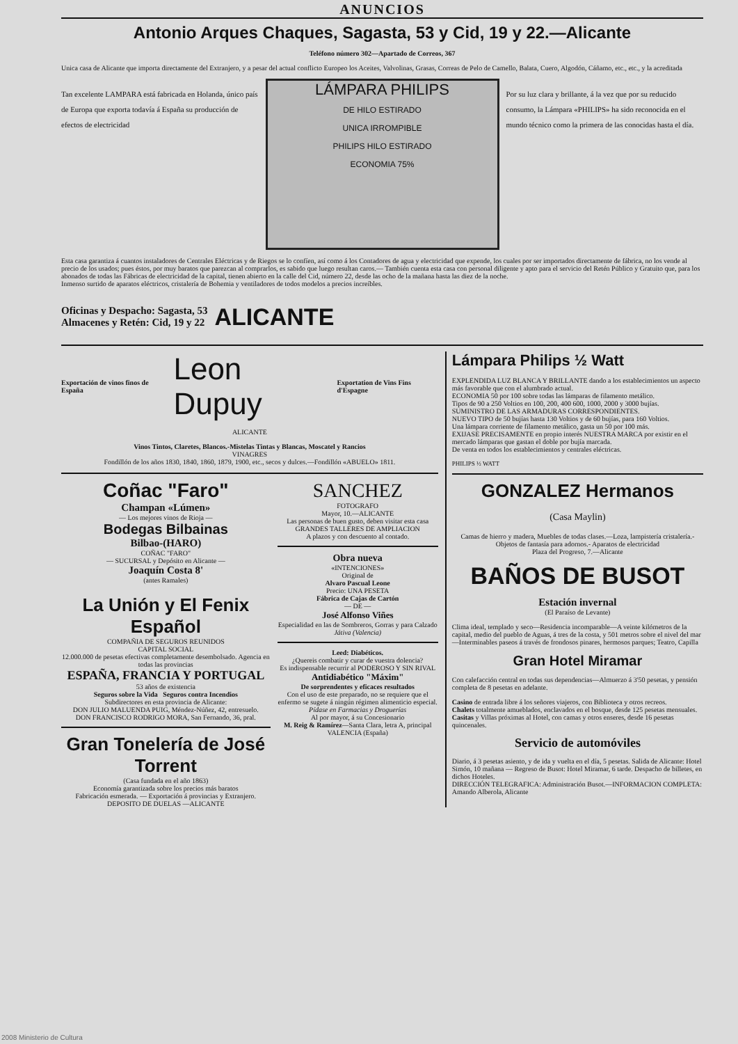ANUNCIOS
Antonio Arques Chaques, Sagasta, 53 y Cid, 19 y 22.—Alicante
Teléfono número 302—Apartado de Correos, 367
Unica casa de Alicante que importa directamente del Extranjero, y a pesar del actual conflicto Europeo los Aceites, Valvolinas, Grasas, Correas de Pelo de Camello, Balata, Cuero, Algodón, Cáñamo, etc., etc., y la acreditada
Tan excelente LAMPARA está fabricada en Holanda, único país de Europa que exporta todavía á España su producción de efectos de electricidad
LÁMPARA PHILIPS
DE HILO ESTIRADO
UNICA IRROMPIBLE
PHILIPS HILO ESTIRADO
ECONOMIA 75%
Por su luz clara y brillante, á la vez que por su reducido consumo, la Lámpara «PHILIPS» ha sido reconocida en el mundo técnico como la primera de las conocidas hasta el día.
Esta casa garantiza á cuantos instaladores de Centrales Eléctricas y de Riegos se lo confíen, así como á los Contadores de agua y electricidad que expende, los cuales por ser importados directamente de fábrica, no los vende al precio de los usados; pues éstos, por muy baratos que parezcan al comprarlos, es sabido que luego resultan caros.— También cuenta esta casa con personal diligente y apto para el servicio del Retén Público y Gratuito que, para los abonados de todas las Fábricas de electricidad de la capital, tienen abierto en la calle del Cid, número 22, desde las ocho de la mañana hasta las diez de la noche.
Inmenso surtido de aparatos eléctricos, cristalería de Bohemia y ventiladores de todos modelos a precios increíbles.
Oficinas y Despacho: Sagasta, 53
Almacenes y Retén: Cid, 19 y 22
ALICANTE
Exportación de vinos finos de España
Leon Dupuy
Exportation de Vins Fins d'Espagne
ALICANTE
Vinos Tintos, Claretes, Blancos.-Mistelas Tintas y Blancas, Moscatel y Rancios
VINAGRES
Fondillón de los años 1830, 1840, 1860, 1879, 1900, etc., secos y dulces.—Fondillón «ABUELO» 1811.
Coñac "Faro"
Champan «Lúmen»
— Los mejores vinos de Rioja —
Bodegas Bilbainas
Bilbao-(HARO)
COÑAC "FARO"
— SUCURSAL y Depósito en Alicante —
Joaquín Costa 8'
(antes Ramales)
SANCHEZ
FOTOGRAFO
Mayor, 10.—ALICANTE
Las personas de buen gusto, deben visitar esta casa
GRANDES TALLERES DE AMPLIACION
A plazos y con descuento al contado.
Obra nueva
«INTENCIONES»
Original de
Alvaro Pascual Leone
Precio: UNA PESETA
La Unión y El Fenix Español
COMPAÑIA DE SEGUROS REUNIDOS
CAPITAL SOCIAL
12.000.000 de pesetas efectivas completamente desembolsado. Agencia en todas las provincias
ESPAÑA, FRANCIA Y PORTUGAL
53 años de existencia
Seguros sobre la Vida Seguros contra Incendios
Subdirectores en esta provincia de Alicante:
DON JULIO MALUENDA PUIG, Méndez-Núñez, 42, entresuelo.
DON FRANCISCO RODRIGO MORA, San Fernando, 36, pral.
Gran Tonelería de José Torrent
(Casa fundada en el año 1863)
Economía garantizada sobre los precios más baratos
Fabricación esmerada. — Exportación á provincias y Extranjero.
DEPOSITO DE DUELAS —ALICANTE
Fábrica de Cajas de Cartón
— DE —
José Alfonso Viñes
Especialidad en las de Sombreros, Gorras y para Calzado
Játiva (Valencia)
Leed: Diabéticos.
¿Quereis combatir y curar de vuestra dolencia?
Es indispensable recurrir al PODEROSO Y SIN RIVAL
Antidiabético "Máxim"
De sorprendentes y eficaces resultados
Con el uso de este preparado, no se requiere que el enfermo se sugete á ningún régimen alimenticio especial.
Pídase en Farmacias y Droguerías
Al por mayor, á su Concesionario
M. Reig & Ramírez—Santa Clara, letra A, principal
VALENCIA (España)
Lámpara Philips ½ Watt
EXPLENDIDA LUZ BLANCA Y BRILLANTE dando a los establecimientos un aspecto más favorable que con el alumbrado actual.
ECONOMIA 50 por 100 sobre todas las lámparas de filamento metálico.
Tipos de 90 a 250 Voltios en 100, 200, 400 600, 1000, 2000 y 3000 bujías.
SUMINISTRO DE LAS ARMADURAS CORRESPONDIENTES.
NUEVO TIPO de 50 bujías hasta 130 Voltios y de 60 bujías, para 160 Voltios.
Una lámpara corriente de filamento metálico, gasta un 50 por 100 más.
EXIJASE PRECISAMENTE en propio interés NUESTRA MARCA por existir en el mercado lámparas que gastan el doble por bujía marcada.
De venta en todos los establecimientos y centrales eléctricas.
PHILIPS ½ WATT
GONZALEZ Hermanos
(Casa Maylin)
Camas de hierro y madera, Muebles de todas clases.—Loza, lampistería cristalería.- Objetos de fantasía para adornos.- Aparatos de electricidad
Plaza del Progreso, 7.—Alicante
BAÑOS DE BUSOT
Estación invernal
(El Paraíso de Levante)
Clima ideal, templado y seco—Residencia incomparable—A veinte kilómetros de la capital, medio del pueblo de Aguas, á tres de la costa, y 501 metros sobre el nivel del mar—Interminables paseos á través de frondosos pinares, hermosos parques; Teatro, Capilla
Gran Hotel Miramar
Con calefacción central en todas sus dependencias—Almuerzo á 3'50 pesetas, y pensión completa de 8 pesetas en adelante.
Casino de entrada libre á los señores viajeros, con Biblioteca y otros recreos.
Chalets totalmente amueblados, enclavados en el bosque, desde 125 pesetas mensuales.
Casitas y Villas próximas al Hotel, con camas y otros enseres, desde 16 pesetas quincenales.
Servicio de automóviles
Diario, á 3 pesetas asiento, y de ida y vuelta en el día, 5 pesetas. Salida de Alicante: Hotel Simón, 10 mañana — Regreso de Busot: Hotel Miramar, 6 tarde. Despacho de billetes, en dichos Hoteles.
DIRECCIÓN TELEGRAFICA: Administración Busot.—INFORMACION COMPLETA: Amando Alberola, Alicante
2008 Ministerio de Cultura